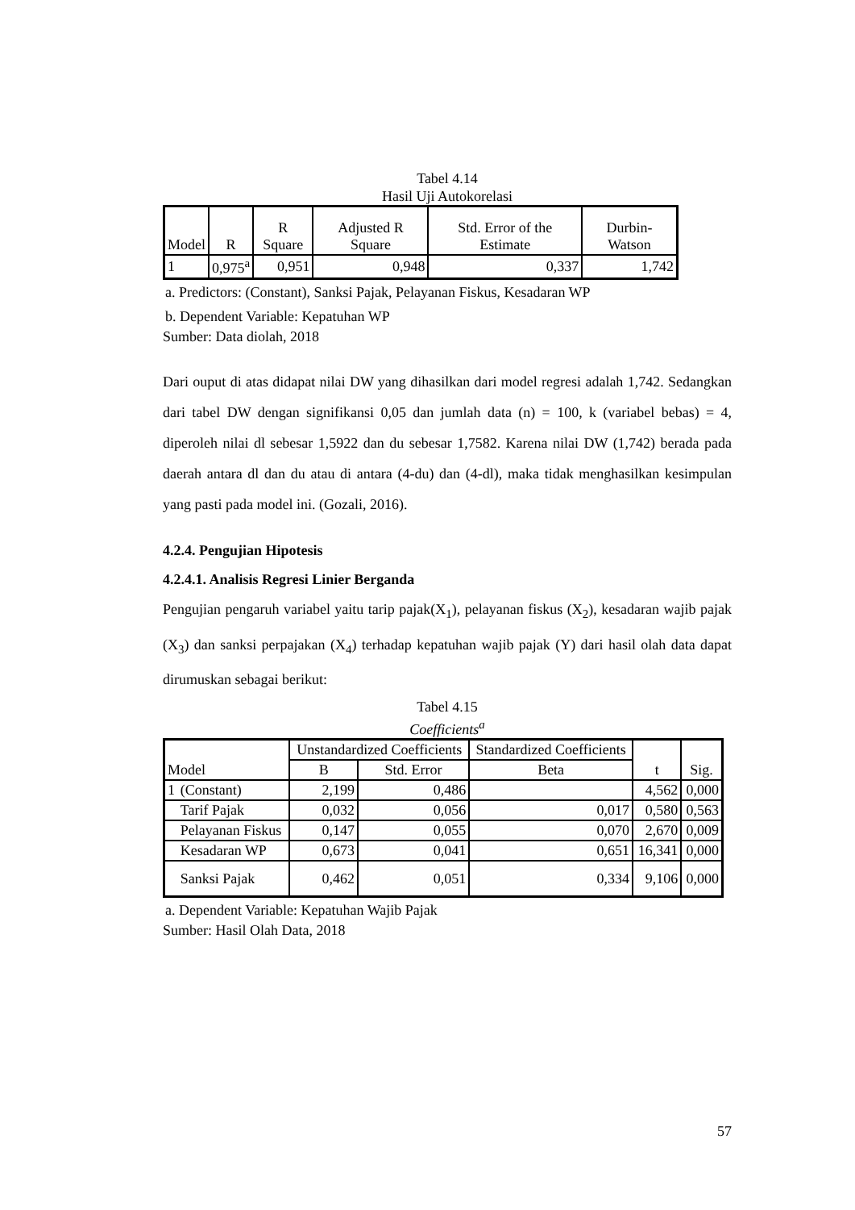Tabel 4.14
Hasil Uji Autokorelasi
| Model | R | R Square | Adjusted R Square | Std. Error of the Estimate | Durbin-Watson |
| --- | --- | --- | --- | --- | --- |
| 1 | 0,975<sup>a</sup> | 0,951 | 0,948 | 0,337 | 1,742 |
a. Predictors: (Constant), Sanksi Pajak, Pelayanan Fiskus, Kesadaran WP
b. Dependent Variable: Kepatuhan WP
Sumber: Data diolah, 2018
Dari ouput di atas didapat nilai DW yang dihasilkan dari model regresi adalah 1,742. Sedangkan dari tabel DW dengan signifikansi 0,05 dan jumlah data (n) = 100, k (variabel bebas) = 4, diperoleh nilai dl sebesar 1,5922 dan du sebesar 1,7582. Karena nilai DW (1,742) berada pada daerah antara dl dan du atau di antara (4-du) dan (4-dl), maka tidak menghasilkan kesimpulan yang pasti pada model ini. (Gozali, 2016).
4.2.4. Pengujian Hipotesis
4.2.4.1. Analisis Regresi Linier Berganda
Pengujian pengaruh variabel yaitu tarip pajak(X<sub>1</sub>), pelayanan fiskus (X<sub>2</sub>), kesadaran wajib pajak (X<sub>3</sub>) dan sanksi perpajakan (X<sub>4</sub>) terhadap kepatuhan wajib pajak (Y) dari hasil olah data dapat dirumuskan sebagai berikut:
Tabel 4.15
Coefficients<sup>a</sup>
| Model | | Unstandardized Coefficients | | Standardized Coefficients | t | Sig. |
| --- | --- | --- | --- | --- | --- | --- |
| | | B | Std. Error | Beta | | |
| 1 | (Constant) | 2,199 | 0,486 | | 4,562 | 0,000 |
| | Tarif Pajak | 0,032 | 0,056 | 0,017 | 0,580 | 0,563 |
| | Pelayanan Fiskus | 0,147 | 0,055 | 0,070 | 2,670 | 0,009 |
| | Kesadaran WP | 0,673 | 0,041 | 0,651 | 16,341 | 0,000 |
| | Sanksi Pajak | 0,462 | 0,051 | 0,334 | 9,106 | 0,000 |
a. Dependent Variable: Kepatuhan Wajib Pajak
Sumber: Hasil Olah Data, 2018
57